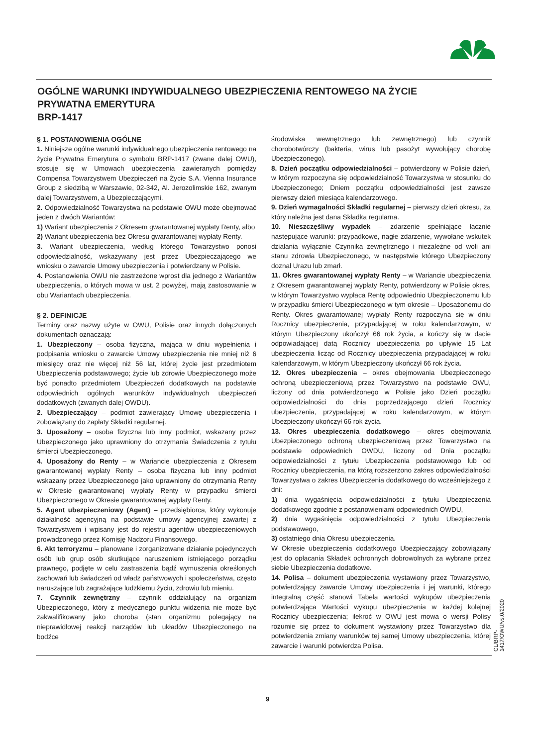OGÓLNE WARUNKI INDYWIDUALNEGO UBEZPIECZENIA RENTOWEGO NA ŻYCIE
PRYWATNA EMERYTURA
BRP-1417
§ 1. POSTANOWIENIA OGÓLNE
1. Niniejsze ogólne warunki indywidualnego ubezpieczenia rentowego na życie Prywatna Emerytura o symbolu BRP-1417 (zwane dalej OWU), stosuje się w Umowach ubezpieczenia zawieranych pomiędzy Compensa Towarzystwem Ubezpieczeń na Życie S.A. Vienna Insurance Group z siedzibą w Warszawie, 02-342, Al. Jerozolimskie 162, zwanym dalej Towarzystwem, a Ubezpieczającymi.
2. Odpowiedzialność Towarzystwa na podstawie OWU może obejmować jeden z dwóch Wariantów:
1) Wariant ubezpieczenia z Okresem gwarantowanej wypłaty Renty, albo
2) Wariant ubezpieczenia bez Okresu gwarantowanej wypłaty Renty.
3. Wariant ubezpieczenia, według którego Towarzystwo ponosi odpowiedzialność, wskazywany jest przez Ubezpieczającego we wniosku o zawarcie Umowy ubezpieczenia i potwierdzany w Polisie.
4. Postanowienia OWU nie zastrzeżone wprost dla jednego z Wariantów ubezpieczenia, o których mowa w ust. 2 powyżej, mają zastosowanie w obu Wariantach ubezpieczenia.
§ 2. DEFINICJE
Terminy oraz nazwy użyte w OWU, Polisie oraz innych dołączonych dokumentach oznaczają:
1. Ubezpieczony – osoba fizyczna, mająca w dniu wypełnienia i podpisania wniosku o zawarcie Umowy ubezpieczenia nie mniej niż 6 miesięcy oraz nie więcej niż 56 lat, której życie jest przedmiotem Ubezpieczenia podstawowego; życie lub zdrowie Ubezpieczonego może być ponadto przedmiotem Ubezpieczeń dodatkowych na podstawie odpowiednich ogólnych warunków indywidualnych ubezpieczeń dodatkowych (zwanych dalej OWDU).
2. Ubezpieczający – podmiot zawierający Umowę ubezpieczenia i zobowiązany do zapłaty Składki regularnej.
3. Uposażony – osoba fizyczna lub inny podmiot, wskazany przez Ubezpieczonego jako uprawniony do otrzymania Świadczenia z tytułu śmierci Ubezpieczonego.
4. Uposażony do Renty – w Wariancie ubezpieczenia z Okresem gwarantowanej wypłaty Renty – osoba fizyczna lub inny podmiot wskazany przez Ubezpieczonego jako uprawniony do otrzymania Renty w Okresie gwarantowanej wypłaty Renty w przypadku śmierci Ubezpieczonego w Okresie gwarantowanej wypłaty Renty.
5. Agent ubezpieczeniowy (Agent) – przedsiębiorca, który wykonuje działalność agencyjną na podstawie umowy agencyjnej zawartej z Towarzystwem i wpisany jest do rejestru agentów ubezpieczeniowych prowadzonego przez Komisję Nadzoru Finansowego.
6. Akt terroryzmu – planowane i zorganizowane działanie pojedynczych osób lub grup osób skutkujące naruszeniem istniejącego porządku prawnego, podjęte w celu zastraszenia bądź wymuszenia określonych zachowań lub świadczeń od władz państwowych i społeczeństwa, często naruszające lub zagrażające ludzkiemu życiu, zdrowiu lub mieniu.
7. Czynnik zewnętrzny – czynnik oddziałujący na organizm Ubezpieczonego, który z medycznego punktu widzenia nie może być zakwalifikowany jako choroba (stan organizmu polegający na nieprawidłowej reakcji narządów lub układów Ubezpieczonego na bodźce
środowiska wewnętrznego lub zewnętrznego) lub czynnik chorobotwórczy (bakteria, wirus lub pasożyt wywołujący chorobę Ubezpieczonego).
8. Dzień początku odpowiedzialności – potwierdzony w Polisie dzień, w którym rozpoczyna się odpowiedzialność Towarzystwa w stosunku do Ubezpieczonego; Dniem początku odpowiedzialności jest zawsze pierwszy dzień miesiąca kalendarzowego.
9. Dzień wymagalności Składki regularnej – pierwszy dzień okresu, za który należna jest dana Składka regularna.
10. Nieszczęśliwy wypadek – zdarzenie spełniające łącznie następujące warunki: przypadkowe, nagłe zdarzenie, wywołane wskutek działania wyłącznie Czynnika zewnętrznego i niezależne od woli ani stanu zdrowia Ubezpieczonego, w następstwie którego Ubezpieczony doznał Urazu lub zmarł.
11. Okres gwarantowanej wypłaty Renty – w Wariancie ubezpieczenia z Okresem gwarantowanej wypłaty Renty, potwierdzony w Polisie okres, w którym Towarzystwo wypłaca Rentę odpowiednio Ubezpieczonemu lub w przypadku śmierci Ubezpieczonego w tym okresie – Uposażonemu do Renty. Okres gwarantowanej wypłaty Renty rozpoczyna się w dniu Rocznicy ubezpieczenia, przypadającej w roku kalendarzowym, w którym Ubezpieczony ukończył 66 rok życia, a kończy się w dacie odpowiadającej datą Rocznicy ubezpieczenia po upływie 15 Lat ubezpieczenia licząc od Rocznicy ubezpieczenia przypadającej w roku kalendarzowym, w którym Ubezpieczony ukończył 66 rok życia.
12. Okres ubezpieczenia – okres obejmowania Ubezpieczonego ochroną ubezpieczeniową przez Towarzystwo na podstawie OWU, liczony od dnia potwierdzonego w Polisie jako Dzień początku odpowiedzialności do dnia poprzedzającego dzień Rocznicy ubezpieczenia, przypadającej w roku kalendarzowym, w którym Ubezpieczony ukończył 66 rok życia.
13. Okres ubezpieczenia dodatkowego – okres obejmowania Ubezpieczonego ochroną ubezpieczeniową przez Towarzystwo na podstawie odpowiednich OWDU, liczony od Dnia początku odpowiedzialności z tytułu Ubezpieczenia podstawowego lub od Rocznicy ubezpieczenia, na którą rozszerzono zakres odpowiedzialności Towarzystwa o zakres Ubezpieczenia dodatkowego do wcześniejszego z dni:
1) dnia wygaśnięcia odpowiedzialności z tytułu Ubezpieczenia dodatkowego zgodnie z postanowieniami odpowiednich OWDU,
2) dnia wygaśnięcia odpowiedzialności z tytułu Ubezpieczenia podstawowego,
3) ostatniego dnia Okresu ubezpieczenia.
W Okresie ubezpieczenia dodatkowego Ubezpieczający zobowiązany jest do opłacania Składek ochronnych dobrowolnych za wybrane przez siebie Ubezpieczenia dodatkowe.
14. Polisa – dokument ubezpieczenia wystawiony przez Towarzystwo, potwierdzający zawarcie Umowy ubezpieczenia i jej warunki, którego integralną część stanowi Tabela wartości wykupów ubezpieczenia potwierdzająca Wartości wykupu ubezpieczenia w każdej kolejnej Rocznicy ubezpieczenia; ilekroć w OWU jest mowa o wersji Polisy rozumie się przez to dokument wystawiony przez Towarzystwo dla potwierdzenia zmiany warunków tej samej Umowy ubezpieczenia, której zawarcie i warunki potwierdza Polisa.
CL/BRP-1417/OWU/vs.0/2020
9